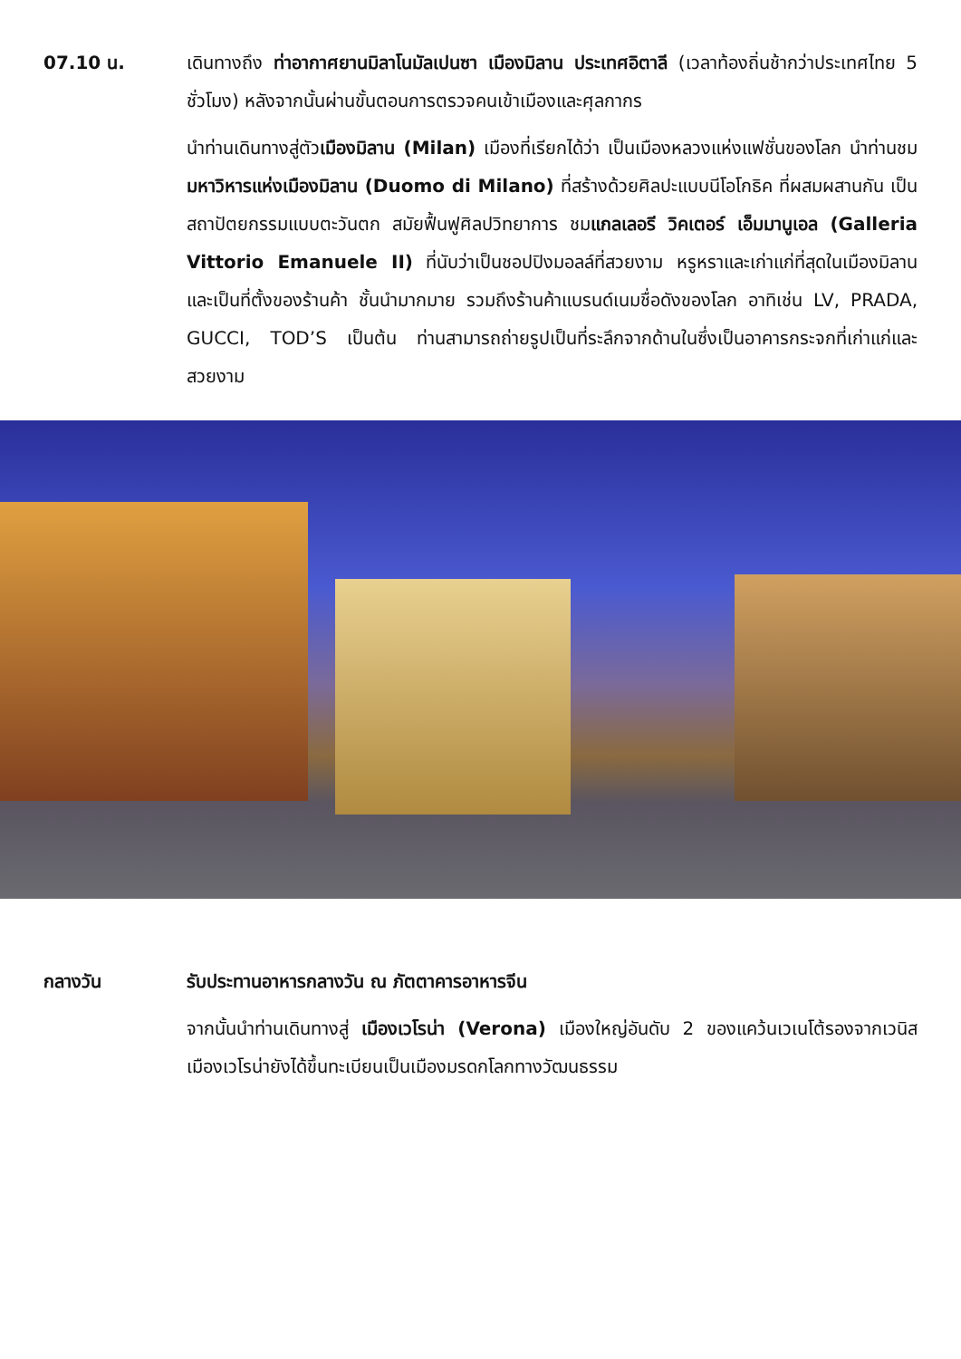07.10 น. เดินทางถึง ท่าอากาศยานมิลาโนมัลเปนซา เมืองมิลาน ประเทศอิตาลี (เวลาท้องถิ่นช้ากว่าประเทศไทย 5 ชั่วโมง) หลังจากนั้นผ่านขั้นตอนการตรวจคนเข้าเมืองและศุลกากร
นำท่านเดินทางสู่ตัวเมืองมิลาน (Milan) เมืองที่เรียกได้ว่า เป็นเมืองหลวงแห่งแฟชั่นของโลก นำท่านชมมหาวิหารแห่งเมืองมิลาน (Duomo di Milano) ที่สร้างด้วยศิลปะแบบนีโอโกธิค ที่ผสมผสานกัน เป็นสถาปัตยกรรมแบบตะวันตก สมัยฟื้นฟูศิลปวิทยาการ ชมแกลเลอรี วิคเตอร์ เอ็มมานูเอล (Galleria Vittorio Emanuele II) ที่นับว่าเป็นชอปปิงมอลล์ที่สวยงาม หรูหราและเก่าแก่ที่สุดในเมืองมิลาน และเป็นที่ตั้งของร้านค้า ชั้นนำมากมาย รวมถึงร้านค้าแบรนด์เนมชื่อดังของโลก อาทิเช่น LV, PRADA, GUCCI, TOD’S เป็นต้น ท่านสามารถถ่ายรูปเป็นที่ระลึกจากด้านในซึ่งเป็นอาคารกระจกที่เก่าแก่และสวยงาม
กลางวัน รับประทานอาหารกลางวัน ณ ภัตตาคารอาหารจีน
จากนั้นนำท่านเดินทางสู่ เมืองเวโรน่า (Verona) เมืองใหญ่อันดับ 2 ของแคว้นเวเนโต้รองจากเวนิส เมืองเวโรน่ายังได้ขึ้นทะเบียนเป็นเมืองมรดกโลกทางวัฒนธรรม